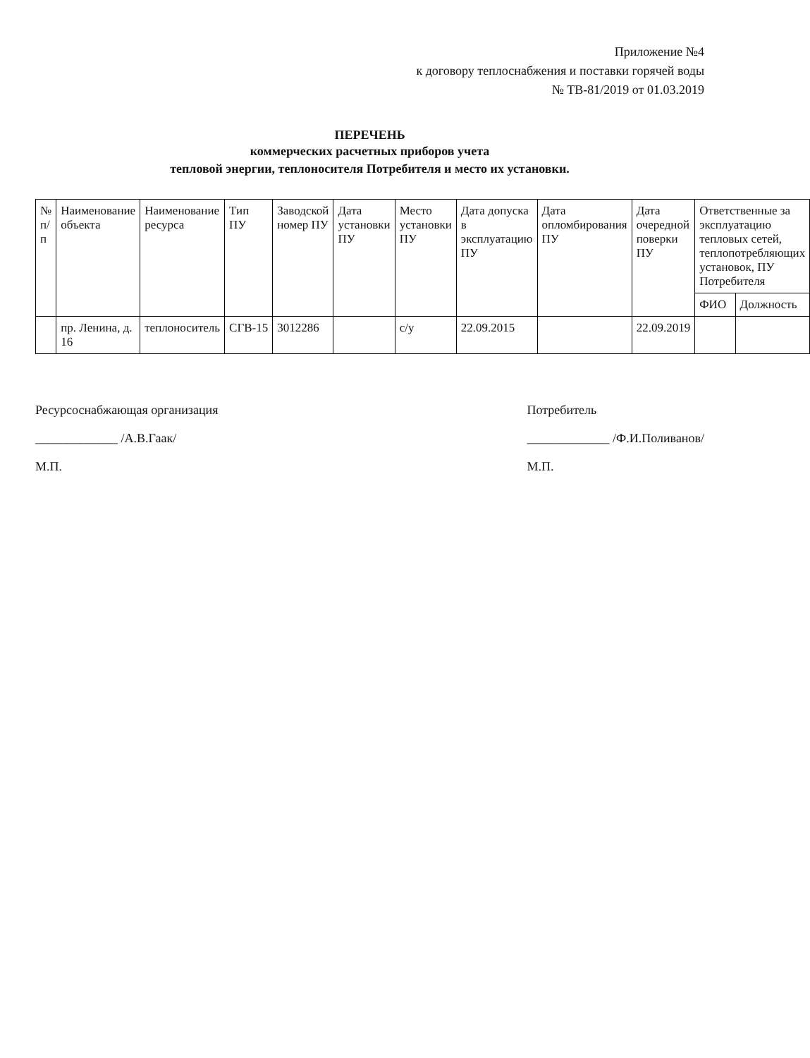Приложение №4
к договору теплоснабжения и поставки горячей воды
№ ТВ-81/2019 от 01.03.2019
ПЕРЕЧЕНЬ
коммерческих расчетных приборов учета
тепловой энергии, теплоносителя Потребителя и место их установки.
| № п/п | Наименование объекта | Наименование ресурса | Тип ПУ | Заводской номер ПУ | Дата установки ПУ | Место установки ПУ | Дата допуска в эксплуатацию ПУ | Дата опломбирования ПУ | Дата очередной поверки ПУ | Ответственные за эксплуатацию тепловых сетей, теплопотребляющих установок, ПУ Потребителя | |
| --- | --- | --- | --- | --- | --- | --- | --- | --- | --- | --- | --- |
| | | | | | | | | | | ФИО | Должность |
| | пр. Ленина, д. 16 | теплоноситель | СГВ-15 | 3012286 | | с/у | 22.09.2015 | | 22.09.2019 | | |
Ресурсоснабжающая организация
_____________ /А.В.Гаак/
М.П.
Потребитель
_____________ /Ф.И.Поливанов/
М.П.